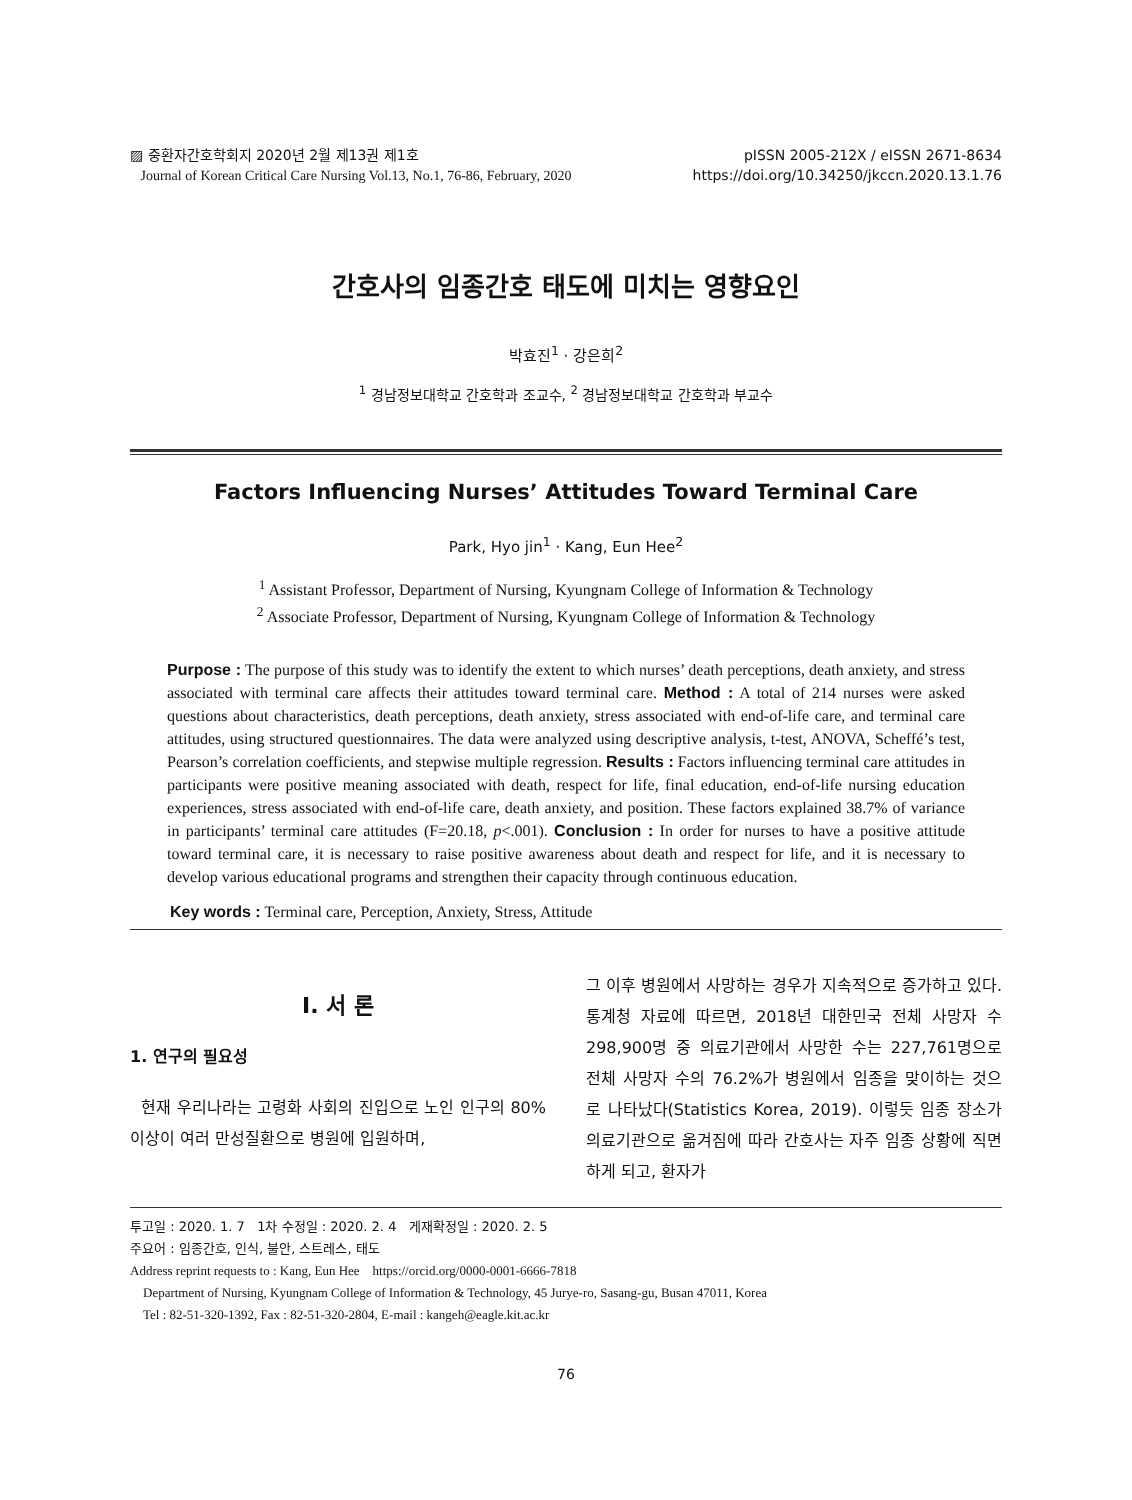▨ 중환자간호학회지 2020년 2월 제13권 제1호
Journal of Korean Critical Care Nursing Vol.13, No.1, 76-86, February, 2020
pISSN 2005-212X / eISSN 2671-8634
https://doi.org/10.34250/jkccn.2020.13.1.76
간호사의 임종간호 태도에 미치는 영향요인
박효진<sup>1</sup> · 강은희<sup>2</sup>
<sup>1</sup> 경남정보대학교 간호학과 조교수, <sup>2</sup> 경남정보대학교 간호학과 부교수
Factors Influencing Nurses’ Attitudes Toward Terminal Care
Park, Hyo jin<sup>1</sup> · Kang, Eun Hee<sup>2</sup>
<sup>1</sup> Assistant Professor, Department of Nursing, Kyungnam College of Information & Technology
<sup>2</sup> Associate Professor, Department of Nursing, Kyungnam College of Information & Technology
Purpose : The purpose of this study was to identify the extent to which nurses’ death perceptions, death anxiety, and stress associated with terminal care affects their attitudes toward terminal care. Method : A total of 214 nurses were asked questions about characteristics, death perceptions, death anxiety, stress associated with end-of-life care, and terminal care attitudes, using structured questionnaires. The data were analyzed using descriptive analysis, t-test, ANOVA, Scheffé’s test, Pearson’s correlation coefficients, and stepwise multiple regression. Results : Factors influencing terminal care attitudes in participants were positive meaning associated with death, respect for life, final education, end-of-life nursing education experiences, stress associated with end-of-life care, death anxiety, and position. These factors explained 38.7% of variance in participants’ terminal care attitudes (F=20.18, p<.001). Conclusion : In order for nurses to have a positive attitude toward terminal care, it is necessary to raise positive awareness about death and respect for life, and it is necessary to develop various educational programs and strengthen their capacity through continuous education.
Key words : Terminal care, Perception, Anxiety, Stress, Attitude
I. 서 론
1. 연구의 필요성
현재 우리나라는 고령화 사회의 진입으로 노인 인구의 80% 이상이 여러 만성질환으로 병원에 입원하며,
그 이후 병원에서 사망하는 경우가 지속적으로 증가하고 있다. 통계청 자료에 따르면, 2018년 대한민국 전체 사망자 수 298,900명 중 의료기관에서 사망한 수는 227,761명으로 전체 사망자 수의 76.2%가 병원에서 임종을 맞이하는 것으로 나타났다(Statistics Korea, 2019). 이렇듯 임종 장소가 의료기관으로 옮겨짐에 따라 간호사는 자주 임종 상황에 직면하게 되고, 환자가
투고일 : 2020. 1. 7 1차 수정일 : 2020. 2. 4 게재확정일 : 2020. 2. 5
주요어 : 임종간호, 인식, 불안, 스트레스, 태도
Address reprint requests to : Kang, Eun Hee https://orcid.org/0000-0001-6666-7818
Department of Nursing, Kyungnam College of Information & Technology, 45 Jurye-ro, Sasang-gu, Busan 47011, Korea
Tel : 82-51-320-1392, Fax : 82-51-320-2804, E-mail : kangeh@eagle.kit.ac.kr
76